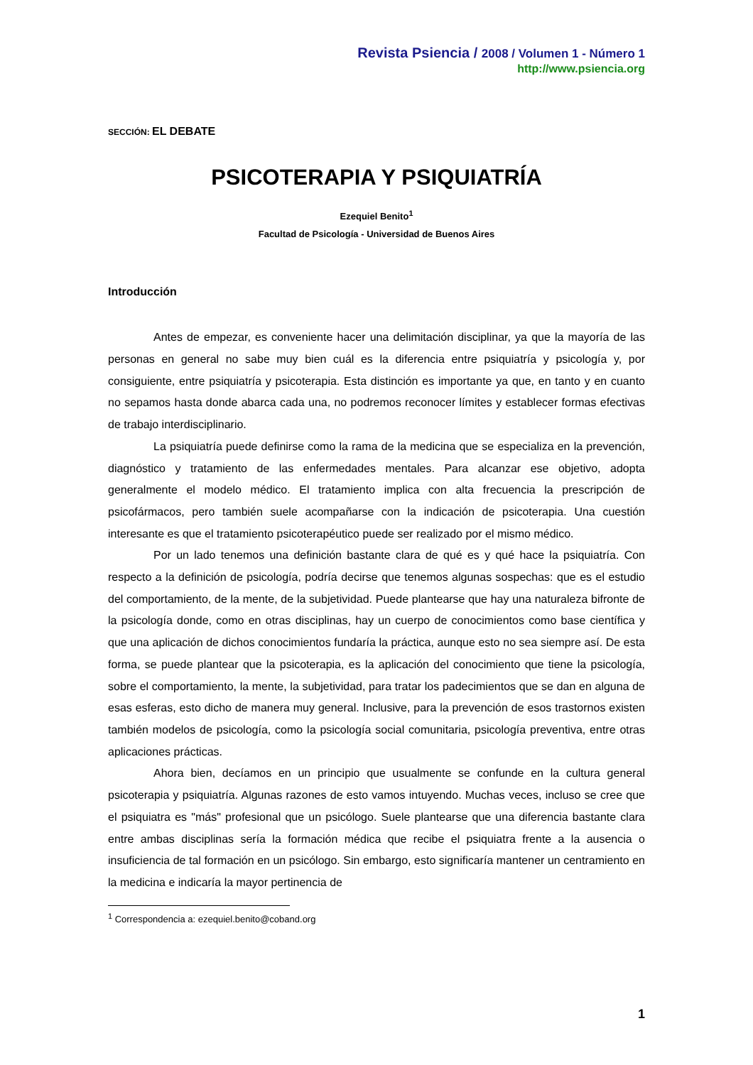Revista Psiencia / 2008 / Volumen 1 - Número 1
http://www.psiencia.org
SECCIÓN: EL DEBATE
PSICOTERAPIA Y PSIQUIATRÍA
Ezequiel Benito<sup>1</sup>
Facultad de Psicología - Universidad de Buenos Aires
Introducción
Antes de empezar, es conveniente hacer una delimitación disciplinar, ya que la mayoría de las personas en general no sabe muy bien cuál es la diferencia entre psiquiatría y psicología y, por consiguiente, entre psiquiatría y psicoterapia. Esta distinción es importante ya que, en tanto y en cuanto no sepamos hasta donde abarca cada una, no podremos reconocer límites y establecer formas efectivas de trabajo interdisciplinario.
La psiquiatría puede definirse como la rama de la medicina que se especializa en la prevención, diagnóstico y tratamiento de las enfermedades mentales. Para alcanzar ese objetivo, adopta generalmente el modelo médico. El tratamiento implica con alta frecuencia la prescripción de psicofármacos, pero también suele acompañarse con la indicación de psicoterapia. Una cuestión interesante es que el tratamiento psicoterapéutico puede ser realizado por el mismo médico.
Por un lado tenemos una definición bastante clara de qué es y qué hace la psiquiatría. Con respecto a la definición de psicología, podría decirse que tenemos algunas sospechas: que es el estudio del comportamiento, de la mente, de la subjetividad. Puede plantearse que hay una naturaleza bifronte de la psicología donde, como en otras disciplinas, hay un cuerpo de conocimientos como base científica y que una aplicación de dichos conocimientos fundaría la práctica, aunque esto no sea siempre así. De esta forma, se puede plantear que la psicoterapia, es la aplicación del conocimiento que tiene la psicología, sobre el comportamiento, la mente, la subjetividad, para tratar los padecimientos que se dan en alguna de esas esferas, esto dicho de manera muy general. Inclusive, para la prevención de esos trastornos existen también modelos de psicología, como la psicología social comunitaria, psicología preventiva, entre otras aplicaciones prácticas.
Ahora bien, decíamos en un principio que usualmente se confunde en la cultura general psicoterapia y psiquiatría. Algunas razones de esto vamos intuyendo. Muchas veces, incluso se cree que el psiquiatra es "más" profesional que un psicólogo. Suele plantearse que una diferencia bastante clara entre ambas disciplinas sería la formación médica que recibe el psiquiatra frente a la ausencia o insuficiencia de tal formación en un psicólogo. Sin embargo, esto significaría mantener un centramiento en la medicina e indicaría la mayor pertinencia de
<sup>1</sup> Correspondencia a: ezequiel.benito@coband.org
1